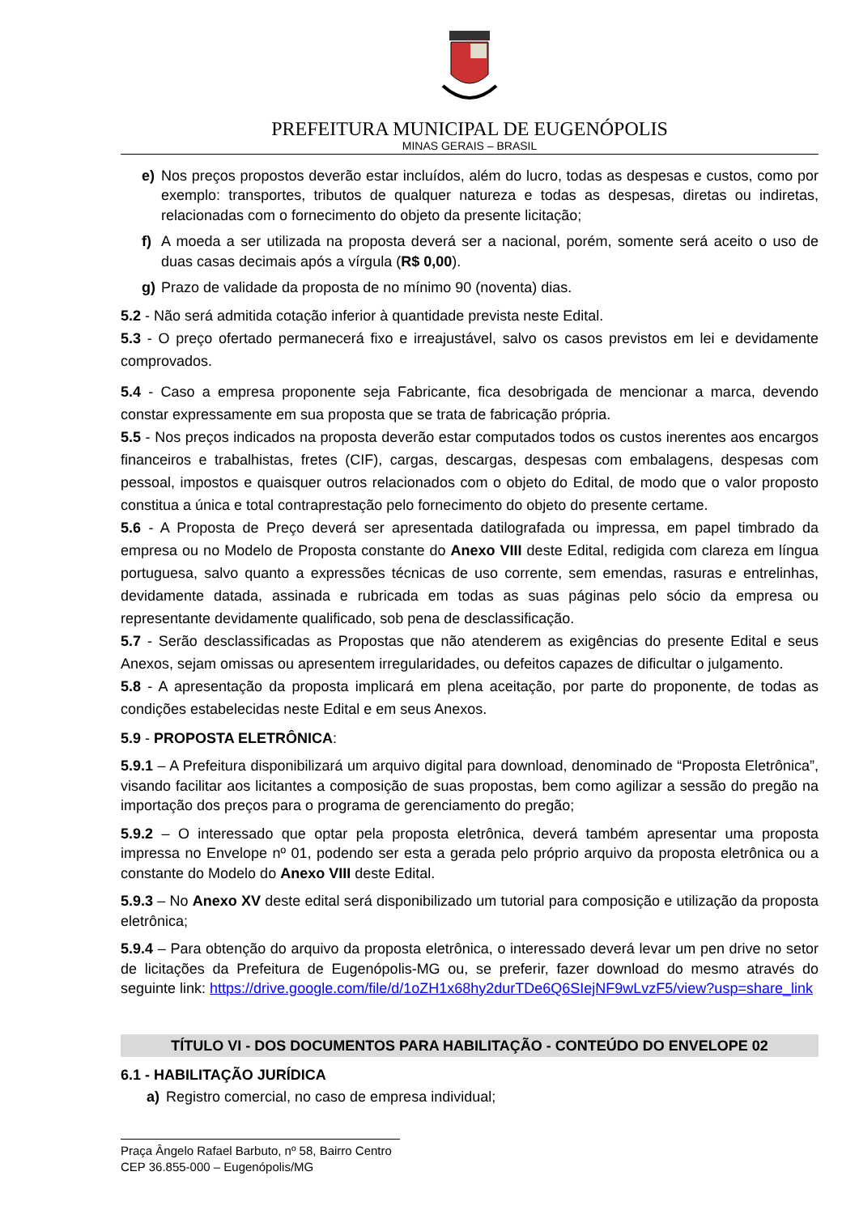PREFEITURA MUNICIPAL DE EUGENÓPOLIS
MINAS GERAIS – BRASIL
e) Nos preços propostos deverão estar incluídos, além do lucro, todas as despesas e custos, como por exemplo: transportes, tributos de qualquer natureza e todas as despesas, diretas ou indiretas, relacionadas com o fornecimento do objeto da presente licitação;
f) A moeda a ser utilizada na proposta deverá ser a nacional, porém, somente será aceito o uso de duas casas decimais após a vírgula (R$ 0,00).
g) Prazo de validade da proposta de no mínimo 90 (noventa) dias.
5.2 - Não será admitida cotação inferior à quantidade prevista neste Edital.
5.3 - O preço ofertado permanecerá fixo e irreajustável, salvo os casos previstos em lei e devidamente comprovados.
5.4 - Caso a empresa proponente seja Fabricante, fica desobrigada de mencionar a marca, devendo constar expressamente em sua proposta que se trata de fabricação própria.
5.5 - Nos preços indicados na proposta deverão estar computados todos os custos inerentes aos encargos financeiros e trabalhistas, fretes (CIF), cargas, descargas, despesas com embalagens, despesas com pessoal, impostos e quaisquer outros relacionados com o objeto do Edital, de modo que o valor proposto constitua a única e total contraprestação pelo fornecimento do objeto do presente certame.
5.6 - A Proposta de Preço deverá ser apresentada datilografada ou impressa, em papel timbrado da empresa ou no Modelo de Proposta constante do Anexo VIII deste Edital, redigida com clareza em língua portuguesa, salvo quanto a expressões técnicas de uso corrente, sem emendas, rasuras e entrelinhas, devidamente datada, assinada e rubricada em todas as suas páginas pelo sócio da empresa ou representante devidamente qualificado, sob pena de desclassificação.
5.7 - Serão desclassificadas as Propostas que não atenderem as exigências do presente Edital e seus Anexos, sejam omissas ou apresentem irregularidades, ou defeitos capazes de dificultar o julgamento.
5.8 - A apresentação da proposta implicará em plena aceitação, por parte do proponente, de todas as condições estabelecidas neste Edital e em seus Anexos.
5.9 - PROPOSTA ELETRÔNICA:
5.9.1 – A Prefeitura disponibilizará um arquivo digital para download, denominado de “Proposta Eletrônica”, visando facilitar aos licitantes a composição de suas propostas, bem como agilizar a sessão do pregão na importação dos preços para o programa de gerenciamento do pregão;
5.9.2 – O interessado que optar pela proposta eletrônica, deverá também apresentar uma proposta impressa no Envelope nº 01, podendo ser esta a gerada pelo próprio arquivo da proposta eletrônica ou a constante do Modelo do Anexo VIII deste Edital.
5.9.3 – No Anexo XV deste edital será disponibilizado um tutorial para composição e utilização da proposta eletrônica;
5.9.4 – Para obtenção do arquivo da proposta eletrônica, o interessado deverá levar um pen drive no setor de licitações da Prefeitura de Eugenópolis-MG ou, se preferir, fazer download do mesmo através do seguinte link: https://drive.google.com/file/d/1oZH1x68hy2durTDe6Q6SIejNF9wLvzF5/view?usp=share_link
TÍTULO VI - DOS DOCUMENTOS PARA HABILITAÇÃO - CONTEÚDO DO ENVELOPE 02
6.1 - HABILITAÇÃO JURÍDICA
a) Registro comercial, no caso de empresa individual;
Praça Ângelo Rafael Barbuto, nº 58, Bairro Centro
CEP 36.855-000 – Eugenópolis/MG